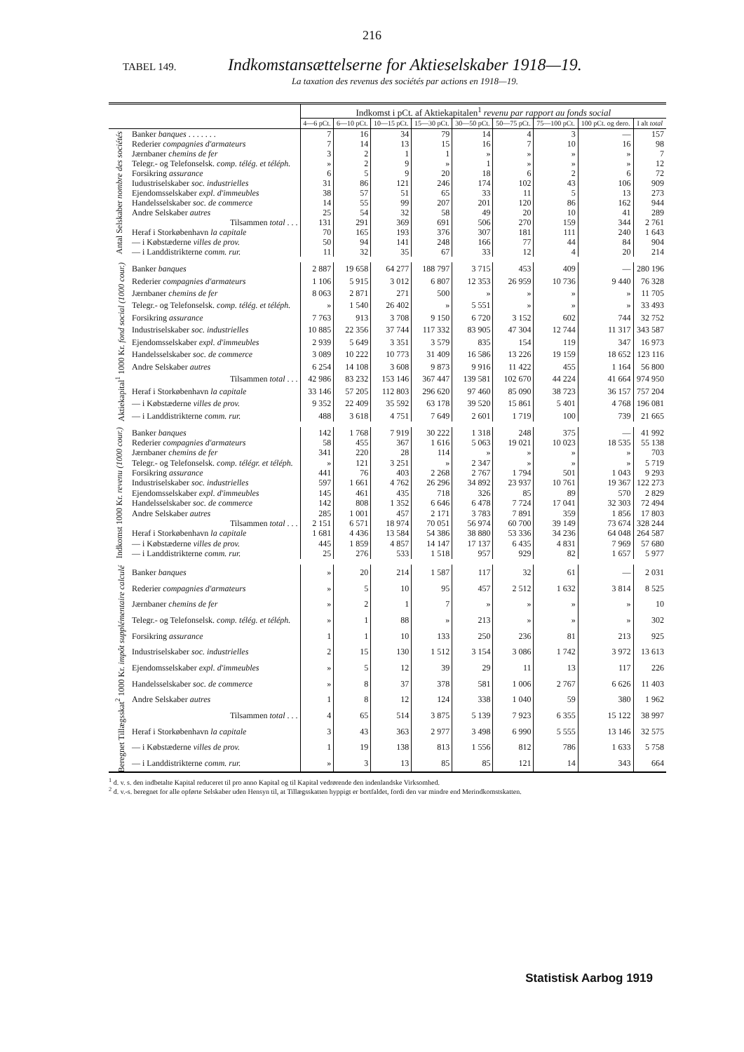216
TABEL 149.
Indkomstansættelserne for Aktieselskaber 1918—19.
La taxation des revenus des sociétés par actions en 1918—19.
| | | Indkomst i pCt. af Aktiekapitalen<sup>1</sup> revenu par rapport au fonds social | | | | | | | | |
| --- | --- | --- | --- | --- | --- | --- | --- | --- | --- | --- |
| | | 4—6 pCt. | 6—10 pCt. | 10—15 pCt. | 15—30 pCt. | 30—50 pCt. | 50—75 pCt. | 75—100 pCt. | 100 pCt. og dero. | I alt total |
| Antal Selskaber nombre des sociétés | Banker banques . . . . . . . | 7 | 16 | 34 | 79 | 14 | 4 | 3 | — | 157 |
| | Rederier compagnies d'armateurs | 7 | 14 | 13 | 15 | 16 | 7 | 10 | 16 | 98 |
| | Jærnbaner chemins de fer | 3 | 2 | 1 | 1 | » | » | » | » | 7 |
| | Telegr.- og Telefonselsk. comp. télég. et téléph. | » | 2 | 9 | » | 1 | » | » | » | 12 |
| | Forsikring assurance | 6 | 5 | 9 | 20 | 18 | 6 | 2 | 6 | 72 |
| | Iudustriselskaber soc. industrielles | 31 | 86 | 121 | 246 | 174 | 102 | 43 | 106 | 909 |
| | Ejendomsselskaber expl. d'immeubles | 38 | 57 | 51 | 65 | 33 | 11 | 5 | 13 | 273 |
| | Handelsselskaber soc. de commerce | 14 | 55 | 99 | 207 | 201 | 120 | 86 | 162 | 944 |
| | Andre Selskaber autres | 25 | 54 | 32 | 58 | 49 | 20 | 10 | 41 | 289 |
| | Tilsammen total . . . | 131 | 291 | 369 | 691 | 506 | 270 | 159 | 344 | 2 761 |
| | Heraf i Storkøbenhavn la capitale | 70 | 165 | 193 | 376 | 307 | 181 | 111 | 240 | 1 643 |
| | — i Købstæderne villes de prov. | 50 | 94 | 141 | 248 | 166 | 77 | 44 | 84 | 904 |
| | — i Landdistrikterne comm. rur. | 11 | 32 | 35 | 67 | 33 | 12 | 4 | 20 | 214 |
| Aktiekapital<sup>1</sup> 1000 Kr. fond social (1000 cour.) | Banker banques | 2 887 | 19 658 | 64 277 | 188 797 | 3 715 | 453 | 409 | — | 280 196 |
| | Rederier compagnies d'armateurs | 1 106 | 5 915 | 3 012 | 6 807 | 12 353 | 26 959 | 10 736 | 9 440 | 76 328 |
| | Jærnbaner chemins de fer | 8 063 | 2 871 | 271 | 500 | » | » | » | » | 11 705 |
| | Telegr.- og Telefonselsk. comp. télég. et téléph. | » | 1 540 | 26 402 | » | 5 551 | » | » | » | 33 493 |
| | Forsikring assurance | 7 763 | 913 | 3 708 | 9 150 | 6 720 | 3 152 | 602 | 744 | 32 752 |
| | Industriselskaber soc. industrielles | 10 885 | 22 356 | 37 744 | 117 332 | 83 905 | 47 304 | 12 744 | 11 317 | 343 587 |
| | Ejendomsselskaber expl. d'immeubles | 2 939 | 5 649 | 3 351 | 3 579 | 835 | 154 | 119 | 347 | 16 973 |
| | Handelsselskaber soc. de commerce | 3 089 | 10 222 | 10 773 | 31 409 | 16 586 | 13 226 | 19 159 | 18 652 | 123 116 |
| | Andre Selskaber autres | 6 254 | 14 108 | 3 608 | 9 873 | 9 916 | 11 422 | 455 | 1 164 | 56 800 |
| | Tilsammen total . . . | 42 986 | 83 232 | 153 146 | 367 447 | 139 581 | 102 670 | 44 224 | 41 664 | 974 950 |
| | Heraf i Storkøbenhavn la capitale | 33 146 | 57 205 | 112 803 | 296 620 | 97 460 | 85 090 | 38 723 | 36 157 | 757 204 |
| | — i Købstæderne villes de prov. | 9 352 | 22 409 | 35 592 | 63 178 | 39 520 | 15 861 | 5 401 | 4 768 | 196 081 |
| | — i Landdistrikterne comm. rur. | 488 | 3 618 | 4 751 | 7 649 | 2 601 | 1 719 | 100 | 739 | 21 665 |
| Indkomst 1000 Kr. revenu (1000 cour.) | Banker banques | 142 | 1 768 | 7 919 | 30 222 | 1 318 | 248 | 375 | — | 41 992 |
| | Rederier compagnies d'armateurs | 58 | 455 | 367 | 1 616 | 5 063 | 19 021 | 10 023 | 18 535 | 55 138 |
| | Jærnbaner chemins de fer | 341 | 220 | 28 | 114 | » | » | » | » | 703 |
| | Telegr.- og Telefonselsk. comp. télégr. et téléph. | » | 121 | 3 251 | » | 2 347 | » | » | » | 5 719 |
| | Forsikring assurance | 441 | 76 | 403 | 2 268 | 2 767 | 1 794 | 501 | 1 043 | 9 293 |
| | Industriselskaber soc. industrielles | 597 | 1 661 | 4 762 | 26 296 | 34 892 | 23 937 | 10 761 | 19 367 | 122 273 |
| | Ejendomsselskaber expl. d'immeubles | 145 | 461 | 435 | 718 | 326 | 85 | 89 | 570 | 2 829 |
| | Handelsselskaber soc. de commerce | 142 | 808 | 1 352 | 6 646 | 6 478 | 7 724 | 17 041 | 32 303 | 72 494 |
| | Andre Selskaber autres | 285 | 1 001 | 457 | 2 171 | 3 783 | 7 891 | 359 | 1 856 | 17 803 |
| | Tilsammen total . . . | 2 151 | 6 571 | 18 974 | 70 051 | 56 974 | 60 700 | 39 149 | 73 674 | 328 244 |
| | Heraf i Storkøbenhavn la capitale | 1 681 | 4 436 | 13 584 | 54 386 | 38 880 | 53 336 | 34 236 | 64 048 | 264 587 |
| | — i Købstæderne villes de prov. | 445 | 1 859 | 4 857 | 14 147 | 17 137 | 6 435 | 4 831 | 7 969 | 57 680 |
| | — i Landdistrikterne comm. rur. | 25 | 276 | 533 | 1 518 | 957 | 929 | 82 | 1 657 | 5 977 |
| Beregnet Tillægsskat<sup>2</sup> 1000 Kr. impôt supplémentaire calculé | Banker banques | » | 20 | 214 | 1 587 | 117 | 32 | 61 | — | 2 031 |
| | Rederier compagnies d'armateurs | » | 5 | 10 | 95 | 457 | 2 512 | 1 632 | 3 814 | 8 525 |
| | Jærnbaner chemins de fer | » | 2 | 1 | 7 | » | » | » | » | 10 |
| | Telegr.- og Telefonselsk. comp. télég. et téléph. | » | 1 | 88 | » | 213 | » | » | » | 302 |
| | Forsikring assurance | 1 | 1 | 10 | 133 | 250 | 236 | 81 | 213 | 925 |
| | Industriselskaber soc. industrielles | 2 | 15 | 130 | 1 512 | 3 154 | 3 086 | 1 742 | 3 972 | 13 613 |
| | Ejendomsselskaber expl. d'immeubles | » | 5 | 12 | 39 | 29 | 11 | 13 | 117 | 226 |
| | Handelsselskaber soc. de commerce | » | 8 | 37 | 378 | 581 | 1 006 | 2 767 | 6 626 | 11 403 |
| | Andre Selskaber autres | 1 | 8 | 12 | 124 | 338 | 1 040 | 59 | 380 | 1 962 |
| | Tilsammen total . . . | 4 | 65 | 514 | 3 875 | 5 139 | 7 923 | 6 355 | 15 122 | 38 997 |
| | Heraf i Storkøbenhavn la capitale | 3 | 43 | 363 | 2 977 | 3 498 | 6 990 | 5 555 | 13 146 | 32 575 |
| | — i Købstæderne villes de prov. | 1 | 19 | 138 | 813 | 1 556 | 812 | 786 | 1 633 | 5 758 |
| | — i Landdistrikterne comm. rur. | » | 3 | 13 | 85 | 85 | 121 | 14 | 343 | 664 |
<sup>1</sup> d. v. s. den indbetalte Kapital reduceret til pro anno Kapital og til Kapital vedrørende den indenlandske Virksomhed.
<sup>2</sup> d. v.-s. beregnet for alle opførte Selskaber uden Hensyn til, at Tillægsskatten hyppigt er bortfaldet, fordi den var mindre end Merindkomstskatten.
Statistisk Aarbog 1919